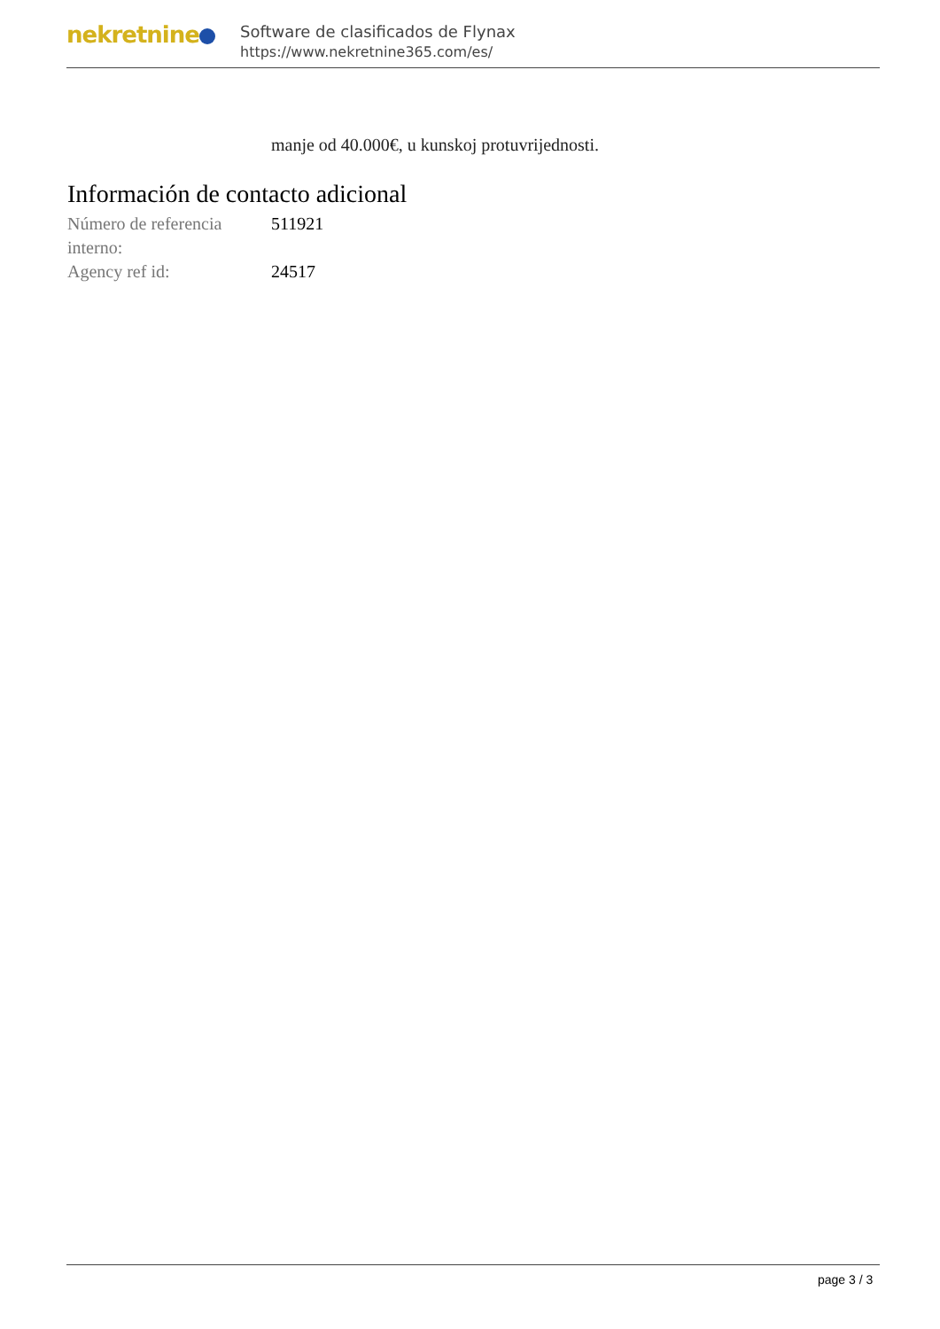nekretnine
Software de clasificados de Flynax
https://www.nekretnine365.com/es/
manje od 40.000€, u kunskoj protuvrijednosti.
Información de contacto adicional
| Número de referencia interno: | 511921 |
| Agency ref id: | 24517 |
page 3 / 3